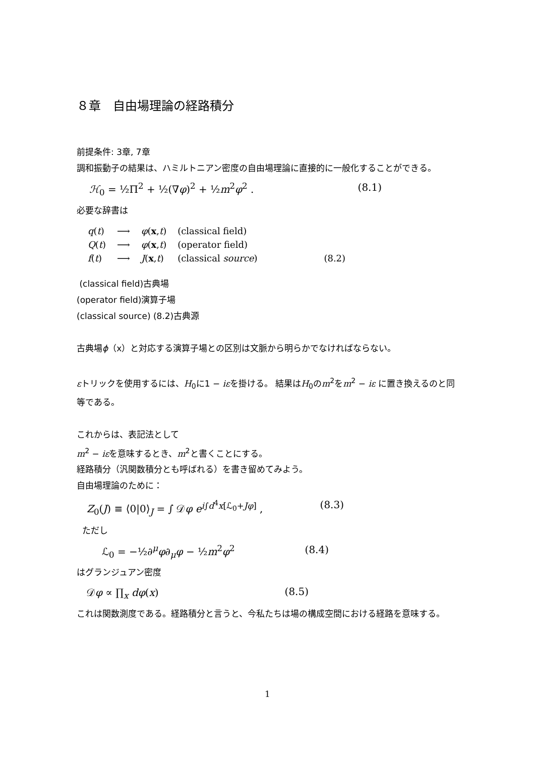８章　自由場理論の経路積分
前提条件: 3章, 7章
調和振動子の結果は、ハミルトニアン密度の自由場理論に直接的に一般化することができる。
ℋ<sub>0</sub> = ½Π<sup>2</sup> + ½(∇φ)<sup>2</sup> + ½m<sup>2</sup>φ<sup>2</sup> . (8.1)
必要な辞書は
| q ( t ) | ⟶ | φ ( x , t ) | (classical field) | |
| Q ( t ) | ⟶ | φ ( x , t ) | (operator field) | |
| f ( t ) | ⟶ | J ( x , t ) | (classical source ) | (8.2) |
(classical field)古典場
(operator field)演算子場
(classical source) (8.2)古典源
古典場ϕ（x）と対応する演算子場との区別は文脈から明らかでなければならない。
εトリックを使用するには、H<sub>0</sub>に1 − iεを掛ける。 結果はH<sub>0</sub>のm<sup>2</sup>をm<sup>2</sup> − iε に置き換えるのと同等である。
これからは、表記法として
m<sup>2</sup> − iεを意味するとき、m<sup>2</sup>と書くことにする。
経路積分（汎関数積分とも呼ばれる）を書き留めてみよう。
自由場理論のために：
Z<sub>0</sub>(J) ≡ ⟨0|0⟩<sub>J</sub> = ∫ 𝒟φ e<sup>i∫d<sup>4</sup>x[ℒ<sub>0</sub>+Jφ]</sup> , (8.3)
ただし
ℒ<sub>0</sub> = −½∂<sup>μ</sup>φ∂<sub>μ</sub>φ − ½m<sup>2</sup>φ<sup>2</sup> (8.4)
はグランジュアン密度
𝒟φ ∝ ∏<sub>x</sub> dφ(x) (8.5)
これは関数測度である。経路積分と言うと、今私たちは場の構成空間における経路を意味する。
1